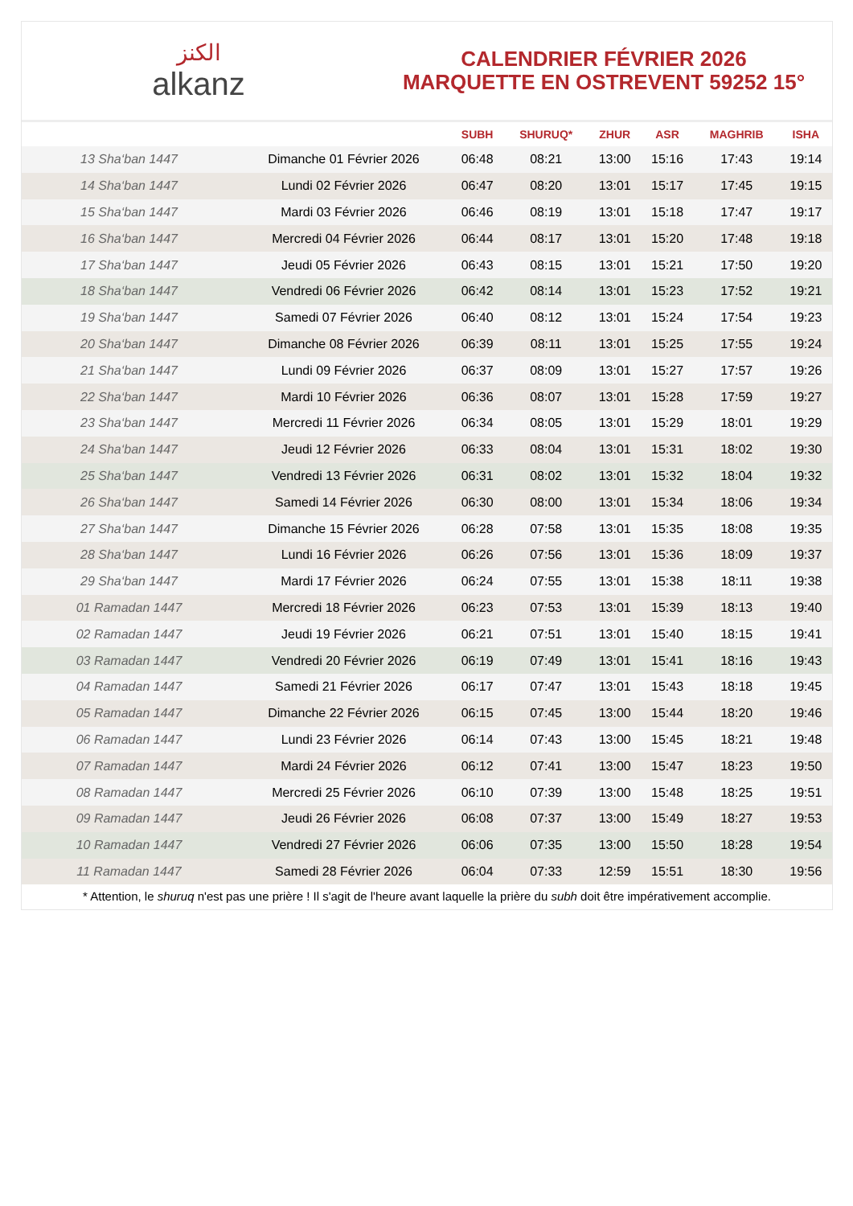الكنز
alkanz
CALENDRIER FÉVRIER 2026
MARQUETTE EN OSTREVENT 59252 15°
| | | SUBH | SHURUQ* | ZHUR | ASR | MAGHRIB | ISHA |
| --- | --- | --- | --- | --- | --- | --- | --- |
| 13 Sha‘ban 1447 | Dimanche 01 Février 2026 | 06:48 | 08:21 | 13:00 | 15:16 | 17:43 | 19:14 |
| 14 Sha‘ban 1447 | Lundi 02 Février 2026 | 06:47 | 08:20 | 13:01 | 15:17 | 17:45 | 19:15 |
| 15 Sha‘ban 1447 | Mardi 03 Février 2026 | 06:46 | 08:19 | 13:01 | 15:18 | 17:47 | 19:17 |
| 16 Sha‘ban 1447 | Mercredi 04 Février 2026 | 06:44 | 08:17 | 13:01 | 15:20 | 17:48 | 19:18 |
| 17 Sha‘ban 1447 | Jeudi 05 Février 2026 | 06:43 | 08:15 | 13:01 | 15:21 | 17:50 | 19:20 |
| 18 Sha‘ban 1447 | Vendredi 06 Février 2026 | 06:42 | 08:14 | 13:01 | 15:23 | 17:52 | 19:21 |
| 19 Sha‘ban 1447 | Samedi 07 Février 2026 | 06:40 | 08:12 | 13:01 | 15:24 | 17:54 | 19:23 |
| 20 Sha‘ban 1447 | Dimanche 08 Février 2026 | 06:39 | 08:11 | 13:01 | 15:25 | 17:55 | 19:24 |
| 21 Sha‘ban 1447 | Lundi 09 Février 2026 | 06:37 | 08:09 | 13:01 | 15:27 | 17:57 | 19:26 |
| 22 Sha‘ban 1447 | Mardi 10 Février 2026 | 06:36 | 08:07 | 13:01 | 15:28 | 17:59 | 19:27 |
| 23 Sha‘ban 1447 | Mercredi 11 Février 2026 | 06:34 | 08:05 | 13:01 | 15:29 | 18:01 | 19:29 |
| 24 Sha‘ban 1447 | Jeudi 12 Février 2026 | 06:33 | 08:04 | 13:01 | 15:31 | 18:02 | 19:30 |
| 25 Sha‘ban 1447 | Vendredi 13 Février 2026 | 06:31 | 08:02 | 13:01 | 15:32 | 18:04 | 19:32 |
| 26 Sha‘ban 1447 | Samedi 14 Février 2026 | 06:30 | 08:00 | 13:01 | 15:34 | 18:06 | 19:34 |
| 27 Sha‘ban 1447 | Dimanche 15 Février 2026 | 06:28 | 07:58 | 13:01 | 15:35 | 18:08 | 19:35 |
| 28 Sha‘ban 1447 | Lundi 16 Février 2026 | 06:26 | 07:56 | 13:01 | 15:36 | 18:09 | 19:37 |
| 29 Sha‘ban 1447 | Mardi 17 Février 2026 | 06:24 | 07:55 | 13:01 | 15:38 | 18:11 | 19:38 |
| 01 Ramadan 1447 | Mercredi 18 Février 2026 | 06:23 | 07:53 | 13:01 | 15:39 | 18:13 | 19:40 |
| 02 Ramadan 1447 | Jeudi 19 Février 2026 | 06:21 | 07:51 | 13:01 | 15:40 | 18:15 | 19:41 |
| 03 Ramadan 1447 | Vendredi 20 Février 2026 | 06:19 | 07:49 | 13:01 | 15:41 | 18:16 | 19:43 |
| 04 Ramadan 1447 | Samedi 21 Février 2026 | 06:17 | 07:47 | 13:01 | 15:43 | 18:18 | 19:45 |
| 05 Ramadan 1447 | Dimanche 22 Février 2026 | 06:15 | 07:45 | 13:00 | 15:44 | 18:20 | 19:46 |
| 06 Ramadan 1447 | Lundi 23 Février 2026 | 06:14 | 07:43 | 13:00 | 15:45 | 18:21 | 19:48 |
| 07 Ramadan 1447 | Mardi 24 Février 2026 | 06:12 | 07:41 | 13:00 | 15:47 | 18:23 | 19:50 |
| 08 Ramadan 1447 | Mercredi 25 Février 2026 | 06:10 | 07:39 | 13:00 | 15:48 | 18:25 | 19:51 |
| 09 Ramadan 1447 | Jeudi 26 Février 2026 | 06:08 | 07:37 | 13:00 | 15:49 | 18:27 | 19:53 |
| 10 Ramadan 1447 | Vendredi 27 Février 2026 | 06:06 | 07:35 | 13:00 | 15:50 | 18:28 | 19:54 |
| 11 Ramadan 1447 | Samedi 28 Février 2026 | 06:04 | 07:33 | 12:59 | 15:51 | 18:30 | 19:56 |
* Attention, le shuruq n'est pas une prière ! Il s'agit de l'heure avant laquelle la prière du subh doit être impérativement accomplie.